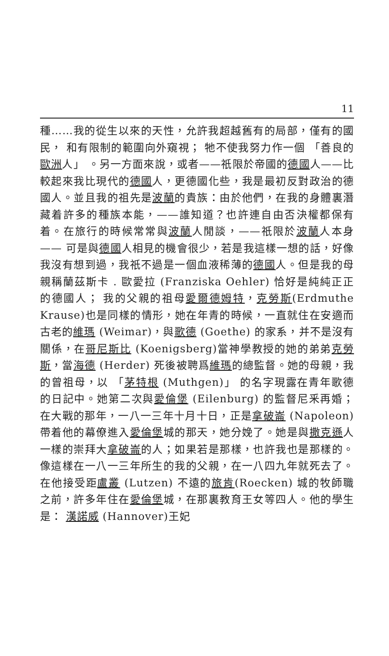11
種……我的從生以來的天性，允許我超越舊有的局部，僅有的國民， 和有限制的範圍向外窺視； 牠不使我努力作一個 「善良的歐洲人」 。另一方面來說，或者——祇限於帝國的德國人——比較起來我比現代的德國人，更德國化些，我是最初反對政治的德國人。並且我的祖先是波蘭的貴族：由於他們，在我的身體裏潛藏着許多的種族本能，——誰知道？也許連自由否決權都保有着。在旅行的時候常常與波蘭人閒談，——祇限於波蘭人本身—— 可是與德國人相見的機會很少，若是我這樣一想的話，好像我沒有想到過，我祇不過是一個血液稀薄的德國人。但是我的母親稱蘭茲斯卡 . 歐愛拉 (Franziska Oehler) 恰好是純純正正的德國人； 我的父親的祖母愛爾德姆特，克勞斯(Erdmuthe Krause)也是同樣的情形，她在年青的時候，一直就住在安適而古老的維瑪 (Weimar)，與歌德 (Goethe) 的家系，并不是沒有關係，在哥尼斯比 (Koenigsberg)當神學教授的她的弟弟克勞斯，當海德 (Herder) 死後被聘爲維瑪的總監督。她的母親，我的曾祖母，以 「茅特根 (Muthgen)」 的名字現露在青年歌德的日記中。她第二次與愛倫堡 (Eilenburg) 的監督尼釆再婚；在大戰的那年，一八一三年十月十日，正是拿破崙 (Napoleon) 帶着他的幕僚進入愛倫堡城的那天，她分娩了。她是與撒克遜人一樣的崇拜大拿破崙的人；如果若是那樣，也許我也是那樣的。像這樣在一八一三年所生的我的父親，在一八四九年就死去了。在他接受距盧叢 (Lutzen) 不遠的旅肯(Roecken) 城的牧師職之前，許多年住在愛倫堡城，在那裏教育王女等四人。他的學生是： 漢諾威 (Hannover)王妃